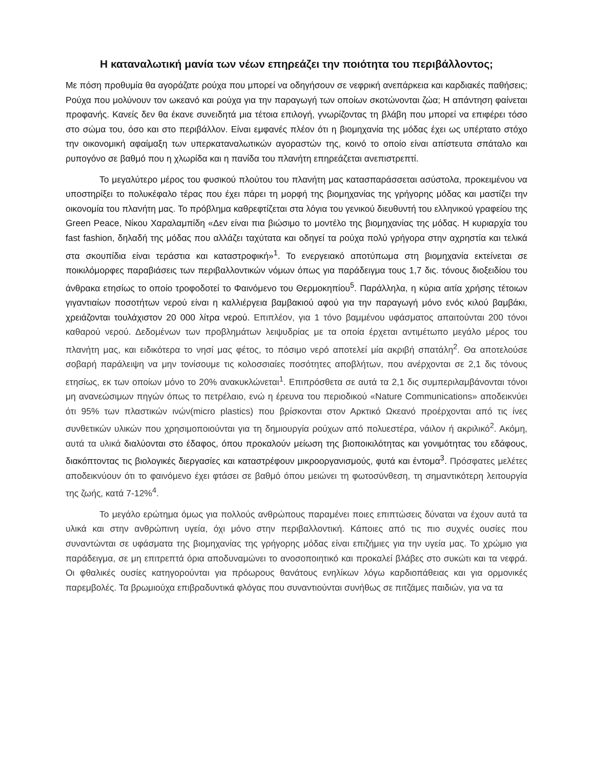Η καταναλωτική μανία των νέων επηρεάζει την ποιότητα του περιβάλλοντος;
Με πόση προθυμία θα αγοράζατε ρούχα που μπορεί να οδηγήσουν σε νεφρική ανεπάρκεια και καρδιακές παθήσεις; Ρούχα που μολύνουν τον ωκεανό και ρούχα για την παραγωγή των οποίων σκοτώνονται ζώα; Η απάντηση φαίνεται προφανής. Κανείς δεν θα έκανε συνειδητά μια τέτοια επιλογή, γνωρίζοντας τη βλάβη που μπορεί να επιφέρει τόσο στο σώμα του, όσο και στο περιβάλλον. Είναι εμφανές πλέον ότι η βιομηχανία της μόδας έχει ως υπέρτατο στόχο την οικονομική αφαίμαξη των υπερκαταναλωτικών αγοραστών της, κοινό το οποίο είναι απίστευτα σπάταλο και ρυπογόνο σε βαθμό που η χλωρίδα και η πανίδα του πλανήτη επηρεάζεται ανεπιστρεπτί.
Το μεγαλύτερο μέρος του φυσικού πλούτου του πλανήτη μας κατασπαράσσεται ασύστολα, προκειμένου να υποστηρίξει το πολυκέφαλο τέρας που έχει πάρει τη μορφή της βιομηχανίας της γρήγορης μόδας και μαστίζει την οικονομία του πλανήτη μας. Το πρόβλημα καθρεφτίζεται στα λόγια του γενικού διευθυντή του ελληνικού γραφείου της Green Peace, Νίκου Χαραλαμπίδη «Δεν είναι πια βιώσιμο το μοντέλο της βιομηχανίας της μόδας. Η κυριαρχία του fast fashion, δηλαδή της μόδας που αλλάζει ταχύτατα και οδηγεί τα ρούχα πολύ γρήγορα στην αχρηστία και τελικά στα σκουπίδια είναι τεράστια και καταστροφική»<sup>1</sup>. Το ενεργειακό αποτύπωμα στη βιομηχανία εκτείνεται σε ποικιλόμορφες παραβιάσεις των περιβαλλοντικών νόμων όπως για παράδειγμα τους 1,7 δις. τόνους διοξειδίου του άνθρακα ετησίως το οποίο τροφοδοτεί το Φαινόμενο του Θερμοκηπίου<sup>5</sup>. Παράλληλα, η κύρια αιτία χρήσης τέτοιων γιγαντιαίων ποσοτήτων νερού είναι η καλλιέργεια βαμβακιού αφού για την παραγωγή μόνο ενός κιλού βαμβάκι, χρειάζονται τουλάχιστον 20 000 λίτρα νερού. Επιπλέον, για 1 τόνο βαμμένου υφάσματος απαιτούνται 200 τόνοι καθαρού νερού. Δεδομένων των προβλημάτων λειψυδρίας με τα οποία έρχεται αντιμέτωπο μεγάλο μέρος του πλανήτη μας, και ειδικότερα το νησί μας φέτος, το πόσιμο νερό αποτελεί μία ακριβή σπατάλη<sup>2</sup>. Θα αποτελούσε σοβαρή παράλειψη να μην τονίσουμε τις κολοσσιαίες ποσότητες αποβλήτων, που ανέρχονται σε 2,1 δις τόνους ετησίως, εκ των οποίων μόνο το 20% ανακυκλώνεται<sup>1</sup>. Επιπρόσθετα σε αυτά τα 2,1 δις συμπεριλαμβάνονται τόνοι μη ανανεώσιμων πηγών όπως το πετρέλαιο, ενώ η έρευνα του περιοδικού «Nature Communications» αποδεικνύει ότι 95% των πλαστικών ινών(micro plastics) που βρίσκονται στον Αρκτικό Ωκεανό προέρχονται από τις ίνες συνθετικών υλικών που χρησιμοποιούνται για τη δημιουργία ρούχων από πολυεστέρα, νάιλον ή ακριλικό<sup>2</sup>. Ακόμη, αυτά τα υλικά διαλύονται στο έδαφος, όπου προκαλούν μείωση της βιοποικιλότητας και γονιμότητας του εδάφους, διακόπτοντας τις βιολογικές διεργασίες και καταστρέφουν μικροοργανισμούς, φυτά και έντομα<sup>3</sup>. Πρόσφατες μελέτες αποδεικνύουν ότι το φαινόμενο έχει φτάσει σε βαθμό όπου μειώνει τη φωτοσύνθεση, τη σημαντικότερη λειτουργία της ζωής, κατά 7-12%<sup>4</sup>.
Το μεγάλο ερώτημα όμως για πολλούς ανθρώπους παραμένει ποιες επιπτώσεις δύναται να έχουν αυτά τα υλικά και στην ανθρώπινη υγεία, όχι μόνο στην περιβαλλοντική. Κάποιες από τις πιο συχνές ουσίες που συναντώνται σε υφάσματα της βιομηχανίας της γρήγορης μόδας είναι επιζήμιες για την υγεία μας. Το χρώμιο για παράδειγμα, σε μη επιτρεπτά όρια αποδυναμώνει το ανοσοποιητικό και προκαλεί βλάβες στο συκώτι και τα νεφρά. Οι φθαλικές ουσίες κατηγορούνται για πρόωρους θανάτους ενηλίκων λόγω καρδιοπάθειας και για ορμονικές παρεμβολές. Τα βρωμιούχα επιβραδυντικά φλόγας που συναντιούνται συνήθως σε πιτζάμες παιδιών, για να τα